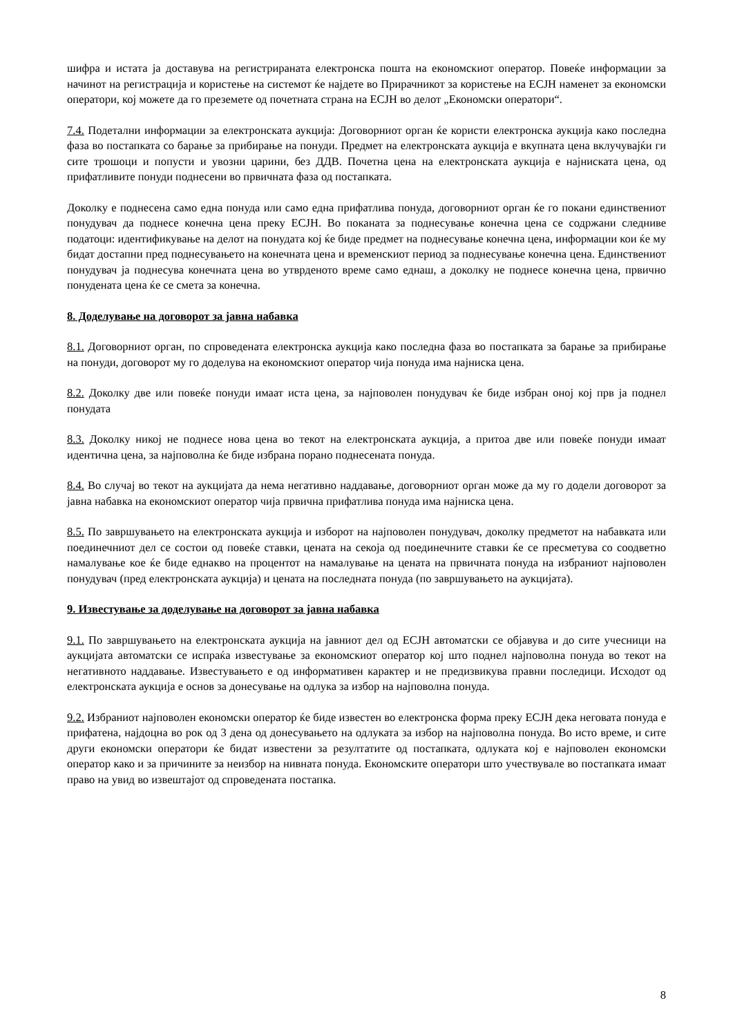шифра и истата ја доставува на регистрираната електронска пошта на економскиот оператор. Повеќе информации за начинот на регистрација и користење на системот ќе најдете во Прирачникот за користење на ЕСЈН наменет за економски оператори, кој можете да го преземете од почетната страна на ЕСЈН во делот „Економски оператори“.
7.4. Подетални информации за електронската аукција: Договорниот орган ќе користи електронска аукција како последна фаза во постапката со барање за прибирање на понуди. Предмет на електронската аукција е вкупната цена вклучувајќи ги сите трошоци и попусти и увозни царини, без ДДВ. Почетна цена на електронската аукција е најниската цена, од прифатливите понуди поднесени во првичната фаза од постапката.
Доколку е поднесена само една понуда или само една прифатлива понуда, договорниот орган ќе го покани единствениот понудувач да поднесе конечна цена преку ЕСЈН. Во поканата за поднесување конечна цена се содржани следниве податоци: идентификување на делот на понудата кој ќе биде предмет на поднесување конечна цена, информации кои ќе му бидат достапни пред поднесувањето на конечната цена и временскиот период за поднесување конечна цена. Единствениот понудувач ја поднесува конечната цена во утврденото време само еднаш, а доколку не поднесе конечна цена, првично понудената цена ќе се смета за конечна.
8. Доделување на договорот за јавна набавка
8.1. Договорниот орган, по спроведената електронска аукција како последна фаза во постапката за барање за прибирање на понуди, договорот му го доделува на економскиот оператор чија понуда има најниска цена.
8.2. Доколку две или повеќе понуди имаат иста цена, за најповолен понудувач ќе биде избран оној кој прв ја поднел понудата
8.3. Доколку никој не поднесе нова цена во текот на електронската аукција, а притоа две или повеќе понуди имаат идентична цена, за најповолна ќе биде избрана порано поднесената понуда.
8.4. Во случај во текот на аукцијата да нема негативно наддавање, договорниот орган може да му го додели договорот за јавна набавка на економскиот оператор чија првична прифатлива понуда има најниска цена.
8.5. По завршувањето на електронската аукција и изборот на најповолен понудувач, доколку предметот на набавката или поединечниот дел се состои од повеќе ставки, цената на секоја од поединечните ставки ќе се пресметува со соодветно намалување кое ќе биде еднакво на процентот на намалување на цената на првичната понуда на избраниот најповолен понудувач (пред електронската аукција) и цената на последната понуда (по завршувањето на аукцијата).
9. Известување за доделување на договорот за јавна набавка
9.1. По завршувањето на електронската аукција на јавниот дел од ЕСЈН автоматски се објавува и до сите учесници на аукцијата автоматски се испраќа известување за економскиот оператор кој што поднел најповолна понуда во текот на негативното наддавање. Известувањето е од информативен карактер и не предизвикува правни последици. Исходот од електронската аукција е основ за донесување на одлука за избор на најповолна понуда.
9.2. Избраниот најповолен економски оператор ќе биде известен во електронска форма преку ЕСЈН дека неговата понуда е прифатена, најдоцна во рок од 3 дена од донесувањето на одлуката за избор на најповолна понуда. Во исто време, и сите други економски оператори ќе бидат известени за резултатите од постапката, одлуката кој е најповолен економски оператор како и за причините за неизбор на нивната понуда. Економските оператори што учествувале во постапката имаат право на увид во извештајот од спроведената постапка.
8